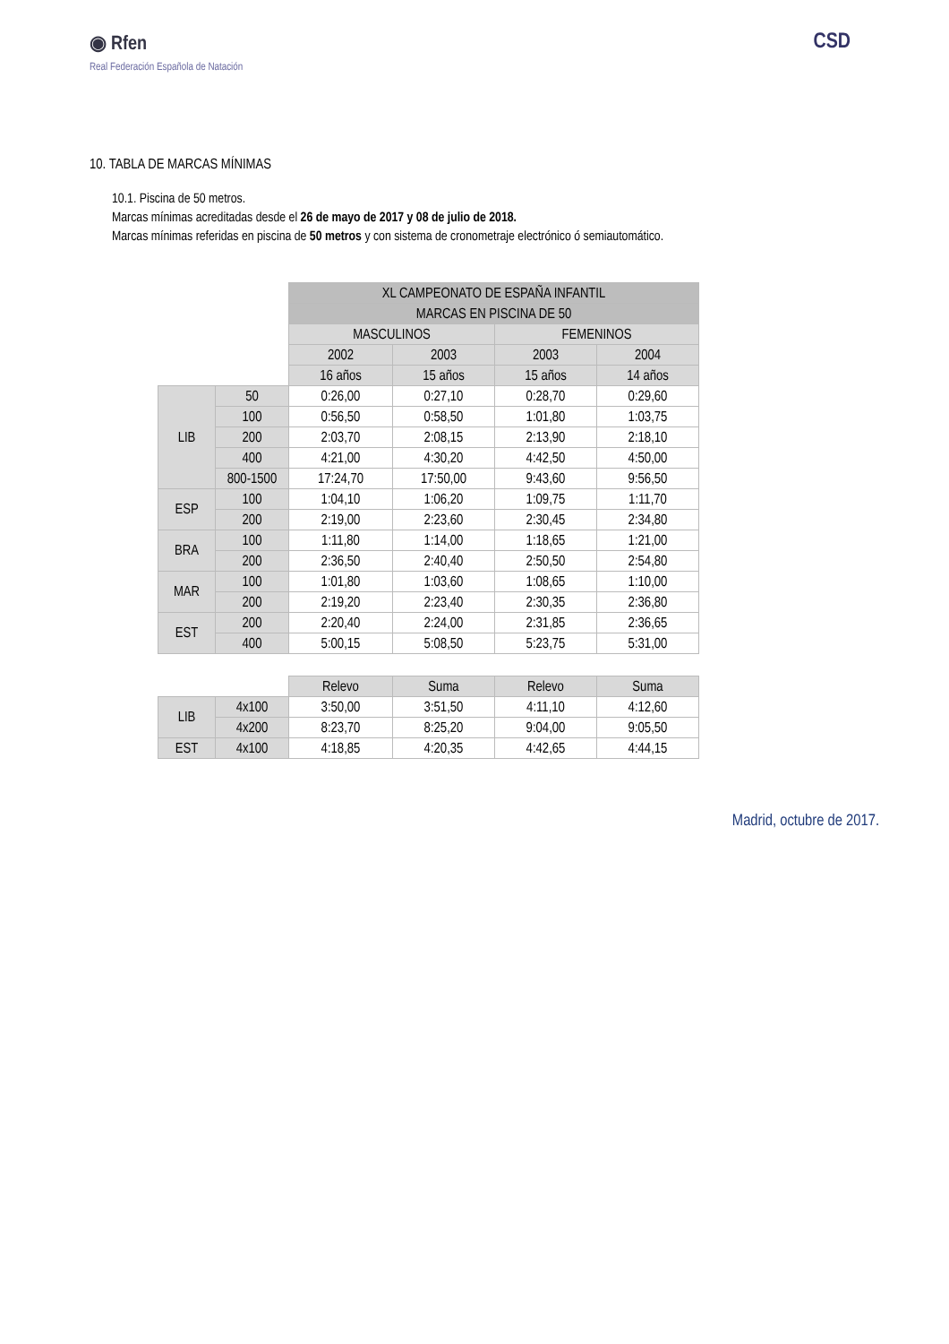◉ Rfen
Real Federación Española de Natación
CSD
10. TABLA DE MARCAS MÍNIMAS
10.1. Piscina de 50 metros.
Marcas mínimas acreditadas desde el 26 de mayo de 2017 y 08 de julio de 2018.
Marcas mínimas referidas en piscina de 50 metros y con sistema de cronometraje electrónico ó semiautomático.
| | | XL CAMPEONATO DE ESPAÑA INFANTIL | | | |
| | | MARCAS EN PISCINA DE 50 | | | |
| | | MASCULINOS | | FEMENINOS | |
| | | 2002 | 2003 | 2003 | 2004 |
| | | 16 años | 15 años | 15 años | 14 años |
| LIB | 50 | 0:26,00 | 0:27,10 | 0:28,70 | 0:29,60 |
| | 100 | 0:56,50 | 0:58,50 | 1:01,80 | 1:03,75 |
| | 200 | 2:03,70 | 2:08,15 | 2:13,90 | 2:18,10 |
| | 400 | 4:21,00 | 4:30,20 | 4:42,50 | 4:50,00 |
| | 800-1500 | 17:24,70 | 17:50,00 | 9:43,60 | 9:56,50 |
| ESP | 100 | 1:04,10 | 1:06,20 | 1:09,75 | 1:11,70 |
| | 200 | 2:19,00 | 2:23,60 | 2:30,45 | 2:34,80 |
| BRA | 100 | 1:11,80 | 1:14,00 | 1:18,65 | 1:21,00 |
| | 200 | 2:36,50 | 2:40,40 | 2:50,50 | 2:54,80 |
| MAR | 100 | 1:01,80 | 1:03,60 | 1:08,65 | 1:10,00 |
| | 200 | 2:19,20 | 2:23,40 | 2:30,35 | 2:36,80 |
| EST | 200 | 2:20,40 | 2:24,00 | 2:31,85 | 2:36,65 |
| | 400 | 5:00,15 | 5:08,50 | 5:23,75 | 5:31,00 |
| | | Relevo | Suma | Relevo | Suma |
| LIB | 4x100 | 3:50,00 | 3:51,50 | 4:11,10 | 4:12,60 |
| | 4x200 | 8:23,70 | 8:25,20 | 9:04,00 | 9:05,50 |
| EST | 4x100 | 4:18,85 | 4:20,35 | 4:42,65 | 4:44,15 |
Madrid, octubre de 2017.